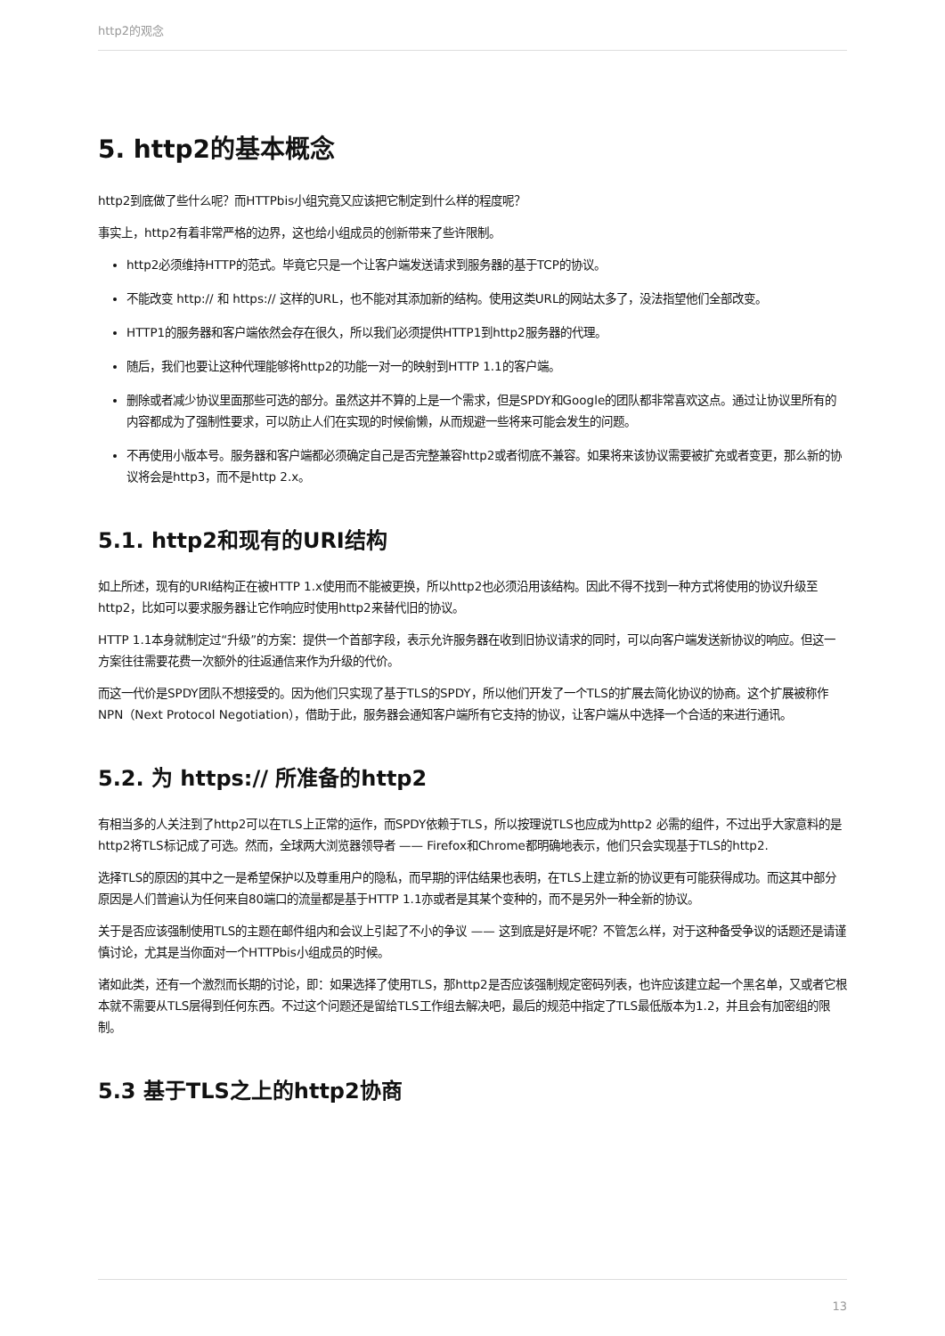http2的观念
5. http2的基本概念
http2到底做了些什么呢？而HTTPbis小组究竟又应该把它制定到什么样的程度呢？
事实上，http2有着非常严格的边界，这也给小组成员的创新带来了些许限制。
http2必须维持HTTP的范式。毕竟它只是一个让客户端发送请求到服务器的基于TCP的协议。
不能改变 http:// 和 https:// 这样的URL，也不能对其添加新的结构。使用这类URL的网站太多了，没法指望他们全部改变。
HTTP1的服务器和客户端依然会存在很久，所以我们必须提供HTTP1到http2服务器的代理。
随后，我们也要让这种代理能够将http2的功能一对一的映射到HTTP 1.1的客户端。
删除或者减少协议里面那些可选的部分。虽然这并不算的上是一个需求，但是SPDY和Google的团队都非常喜欢这点。通过让协议里所有的内容都成为了强制性要求，可以防止人们在实现的时候偷懒，从而规避一些将来可能会发生的问题。
不再使用小版本号。服务器和客户端都必须确定自己是否完整兼容http2或者彻底不兼容。如果将来该协议需要被扩充或者变更，那么新的协议将会是http3，而不是http 2.x。
5.1. http2和现有的URI结构
如上所述，现有的URI结构正在被HTTP 1.x使用而不能被更换，所以http2也必须沿用该结构。因此不得不找到一种方式将使用的协议升级至http2，比如可以要求服务器让它作响应时使用http2来替代旧的协议。
HTTP 1.1本身就制定过“升级”的方案：提供一个首部字段，表示允许服务器在收到旧协议请求的同时，可以向客户端发送新协议的响应。但这一方案往往需要花费一次额外的往返通信来作为升级的代价。
而这一代价是SPDY团队不想接受的。因为他们只实现了基于TLS的SPDY，所以他们开发了一个TLS的扩展去简化协议的协商。这个扩展被称作NPN（Next Protocol Negotiation），借助于此，服务器会通知客户端所有它支持的协议，让客户端从中选择一个合适的来进行通讯。
5.2. 为 https:// 所准备的http2
有相当多的人关注到了http2可以在TLS上正常的运作，而SPDY依赖于TLS，所以按理说TLS也应成为http2 必需的组件，不过出乎大家意料的是http2将TLS标记成了可选。然而，全球两大浏览器领导者 —— Firefox和Chrome都明确地表示，他们只会实现基于TLS的http2.
选择TLS的原因的其中之一是希望保护以及尊重用户的隐私，而早期的评估结果也表明，在TLS上建立新的协议更有可能获得成功。而这其中部分原因是人们普遍认为任何来自80端口的流量都是基于HTTP 1.1亦或者是其某个变种的，而不是另外一种全新的协议。
关于是否应该强制使用TLS的主题在邮件组内和会议上引起了不小的争议 —— 这到底是好是坏呢？不管怎么样，对于这种备受争议的话题还是请谨慎讨论，尤其是当你面对一个HTTPbis小组成员的时候。
诸如此类，还有一个激烈而长期的讨论，即：如果选择了使用TLS，那http2是否应该强制规定密码列表，也许应该建立起一个黑名单，又或者它根本就不需要从TLS层得到任何东西。不过这个问题还是留给TLS工作组去解决吧，最后的规范中指定了TLS最低版本为1.2，并且会有加密组的限制。
5.3 基于TLS之上的http2协商
13